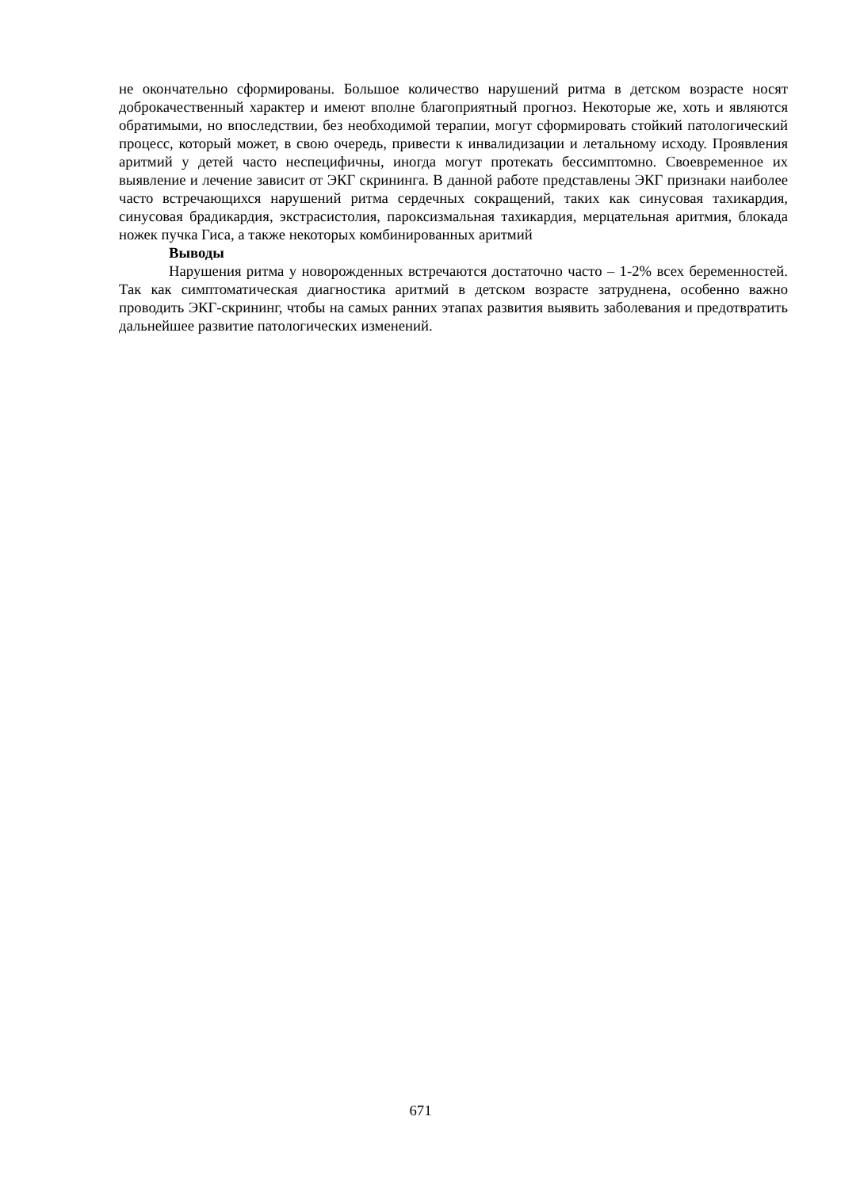не окончательно сформированы. Большое количество нарушений ритма в детском возрасте носят доброкачественный характер и имеют вполне благоприятный прогноз. Некоторые же, хоть и являются обратимыми, но впоследствии, без необходимой терапии, могут сформировать стойкий патологический процесс, который может, в свою очередь, привести к инвалидизации и летальному исходу. Проявления аритмий у детей часто неспецифичны, иногда могут протекать бессимптомно. Своевременное их выявление и лечение зависит от ЭКГ скрининга. В данной работе представлены ЭКГ признаки наиболее часто встречающихся нарушений ритма сердечных сокращений, таких как синусовая тахикардия, синусовая брадикардия, экстрасистолия, пароксизмальная тахикардия, мерцательная аритмия, блокада ножек пучка Гиса, а также некоторых комбинированных аритмий
Выводы
Нарушения ритма у новорожденных встречаются достаточно часто – 1-2% всех беременностей. Так как симптоматическая диагностика аритмий в детском возрасте затруднена, особенно важно проводить ЭКГ-скрининг, чтобы на самых ранних этапах развития выявить заболевания и предотвратить дальнейшее развитие патологических изменений.
671